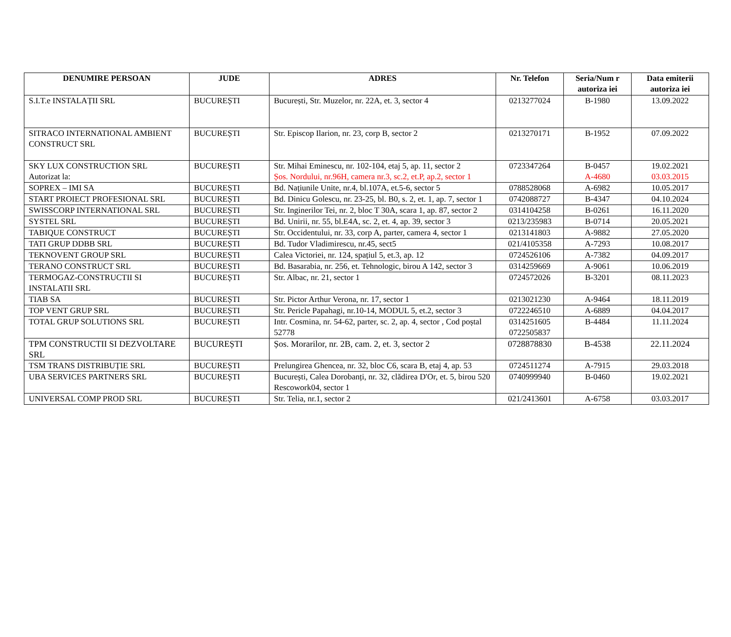| DENUMIRE PERSOAN | JUDE | ADRES | Nr. Telefon | Seria/Num r autoriza iei | Data emiterii autoriza iei |
| --- | --- | --- | --- | --- | --- |
| S.I.T.e INSTALAȚII SRL | BUCUREȘTI | București, Str. Muzelor, nr. 22A, et. 3, sector 4 | 0213277024 | B-1980 | 13.09.2022 |
| SITRACO INTERNATIONAL AMBIENT CONSTRUCT SRL | BUCUREȘTI | Str. Episcop Ilarion, nr. 23, corp B, sector 2 | 0213270171 | B-1952 | 07.09.2022 |
| SKY LUX CONSTRUCTION SRL Autorizat la: | BUCUREȘTI | Str. Mihai Eminescu, nr. 102-104, etaj 5, ap. 11, sector 2 Șos. Nordului, nr.96H, camera nr.3, sc.2, et.P, ap.2, sector 1 | 0723347264 | B-0457 A-4680 | 19.02.2021 03.03.2015 |
| SOPREX – IMI SA | BUCUREȘTI | Bd. Națiunile Unite, nr.4, bl.107A, et.5-6, sector 5 | 0788528068 | A-6982 | 10.05.2017 |
| START PROIECT PROFESIONAL SRL | BUCUREȘTI | Bd. Dinicu Golescu, nr. 23-25, bl. B0, s. 2, et. 1, ap. 7, sector 1 | 0742088727 | B-4347 | 04.10.2024 |
| SWISSCORP INTERNATIONAL SRL | BUCUREȘTI | Str. Inginerilor Tei, nr. 2, bloc T 30A, scara 1, ap. 87, sector 2 | 0314104258 | B-0261 | 16.11.2020 |
| SYSTEL SRL | BUCUREȘTI | Bd. Unirii, nr. 55, bl.E4A, sc. 2, et. 4, ap. 39, sector 3 | 0213/235983 | B-0714 | 20.05.2021 |
| TABIQUE CONSTRUCT | BUCUREȘTI | Str. Occidentului, nr. 33, corp A, parter, camera 4, sector 1 | 0213141803 | A-9882 | 27.05.2020 |
| TATI GRUP DDBB SRL | BUCUREȘTI | Bd. Tudor Vladimirescu, nr.45, sect5 | 021/4105358 | A-7293 | 10.08.2017 |
| TEKNOVENT GROUP SRL | BUCUREȘTI | Calea Victoriei, nr. 124, spațiul 5, et.3, ap. 12 | 0724526106 | A-7382 | 04.09.2017 |
| TERANO CONSTRUCT SRL | BUCUREȘTI | Bd. Basarabia, nr. 256, et. Tehnologic, birou A 142, sector 3 | 0314259669 | A-9061 | 10.06.2019 |
| TERMOGAZ-CONSTRUCTII SI INSTALATII SRL | BUCUREȘTI | Str. Albac, nr. 21, sector 1 | 0724572026 | B-3201 | 08.11.2023 |
| TIAB SA | BUCUREȘTI | Str. Pictor Arthur Verona, nr. 17, sector 1 | 0213021230 | A-9464 | 18.11.2019 |
| TOP VENT GRUP SRL | BUCUREȘTI | Str. Pericle Papahagi, nr.10-14, MODUL 5, et.2, sector 3 | 0722246510 | A-6889 | 04.04.2017 |
| TOTAL GRUP SOLUTIONS SRL | BUCUREȘTI | Intr. Cosmina, nr. 54-62, parter, sc. 2, ap. 4, sector , Cod poștal 52778 | 0314251605 0722505837 | B-4484 | 11.11.2024 |
| TPM CONSTRUCTII SI DEZVOLTARE SRL | BUCUREȘTI | Șos. Morarilor, nr. 2B, cam. 2, et. 3, sector 2 | 0728878830 | B-4538 | 22.11.2024 |
| TSM TRANS DISTRIBUȚIE SRL | BUCUREȘTI | Prelungirea Ghencea, nr. 32, bloc C6, scara B, etaj 4, ap. 53 | 0724511274 | A-7915 | 29.03.2018 |
| UBA SERVICES PARTNERS SRL | BUCUREȘTI | București, Calea Dorobanți, nr. 32, clădirea D'Or, et. 5, birou 520 Rescowork04, sector 1 | 0740999940 | B-0460 | 19.02.2021 |
| UNIVERSAL COMP PROD SRL | BUCUREȘTI | Str. Telia, nr.1, sector 2 | 021/2413601 | A-6758 | 03.03.2017 |